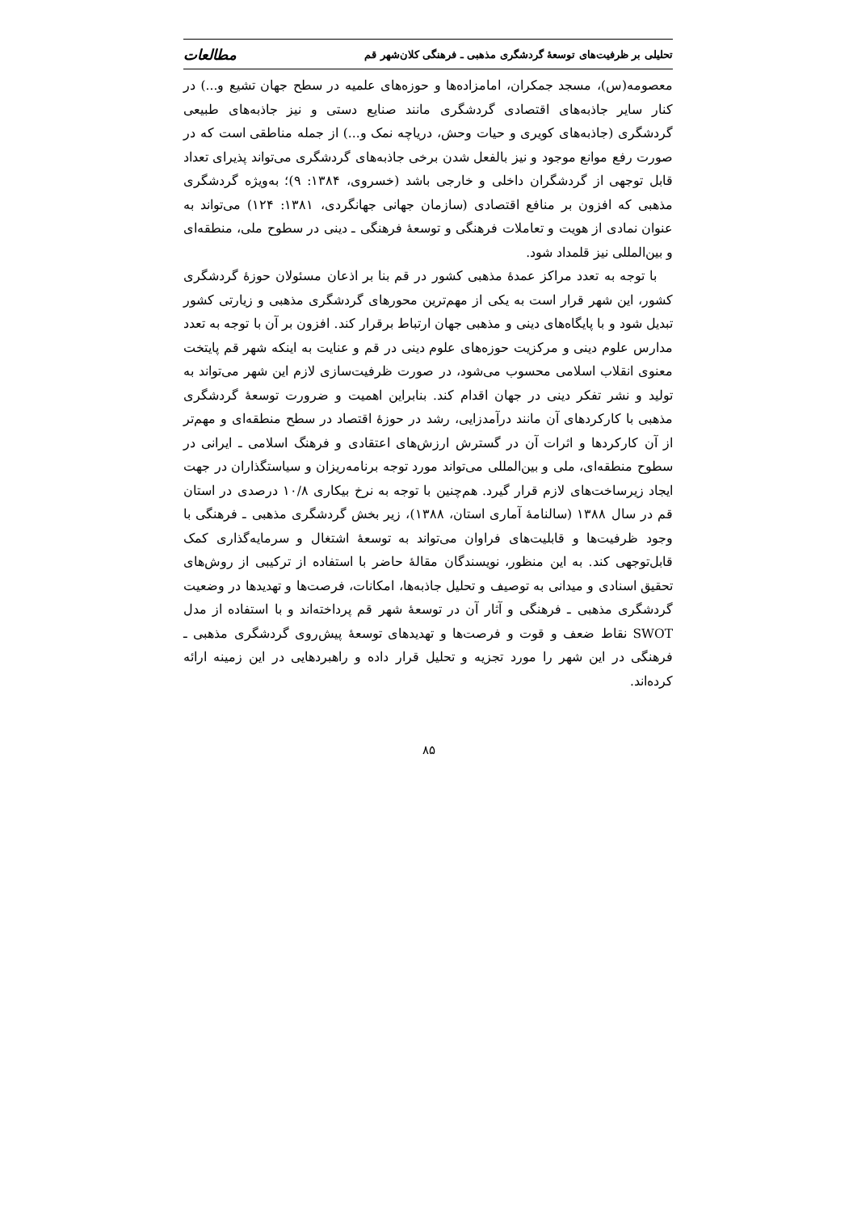تحلیلی بر ظرفیت‌های توسعهٔ گردشگری مذهبی ـ فرهنگی کلان‌شهر قم مطالعات
معصومه(س)، مسجد جمکران، امامزاده‌ها و حوزه‌های علمیه در سطح جهان تشیع و...) در کنار سایر جاذبه‌های اقتصادی گردشگری مانند صنایع دستی و نیز جاذبه‌های طبیعی گردشگری (جاذبه‌های کویری و حیات وحش، دریاچه نمک و...) از جمله مناطقی است که در صورت رفع موانع موجود و نیز بالفعل شدن برخی جاذبه‌های گردشگری می‌تواند پذیرای تعداد قابل توجهی از گردشگران داخلی و خارجی باشد (خسروی، ۱۳۸۴: ۹)؛ به‌ویژه گردشگری مذهبی که افزون بر منافع اقتصادی (سازمان جهانی جهانگردی، ۱۳۸۱: ۱۲۴) می‌تواند به عنوان نمادی از هویت و تعاملات فرهنگی و توسعهٔ فرهنگی ـ دینی در سطوح ملی، منطقه‌ای و بین‌المللی نیز قلمداد شود.
با توجه به تعدد مراکز عمدهٔ مذهبی کشور در قم بنا بر اذعان مسئولان حوزهٔ گردشگری کشور، این شهر قرار است به یکی از مهم‌ترین محورهای گردشگری مذهبی و زیارتی کشور تبدیل شود و با پایگاه‌های دینی و مذهبی جهان ارتباط برقرار کند. افزون بر آن با توجه به تعدد مدارس علوم دینی و مرکزیت حوزه‌های علوم دینی در قم و عنایت به اینکه شهر قم پایتخت معنوی انقلاب اسلامی محسوب می‌شود، در صورت ظرفیت‌سازی لازم این شهر می‌تواند به تولید و نشر تفکر دینی در جهان اقدام کند. بنابراین اهمیت و ضرورت توسعهٔ گردشگری مذهبی با کارکردهای آن مانند درآمدزایی، رشد در حوزهٔ اقتصاد در سطح منطقه‌ای و مهم‌تر از آن کارکردها و اثرات آن در گسترش ارزش‌های اعتقادی و فرهنگ اسلامی ـ ایرانی در سطوح منطقه‌ای، ملی و بین‌المللی می‌تواند مورد توجه برنامه‌ریزان و سیاستگذاران در جهت ایجاد زیرساخت‌های لازم قرار گیرد. هم‌چنین با توجه به نرخ بیکاری ۱۰/۸ درصدی در استان قم در سال ۱۳۸۸ (سالنامهٔ آماری استان، ۱۳۸۸)، زیر بخش گردشگری مذهبی ـ فرهنگی با وجود ظرفیت‌ها و قابلیت‌های فراوان می‌تواند به توسعهٔ اشتغال و سرمایه‌گذاری کمک قابل‌توجهی کند. به این منظور، نویسندگان مقالهٔ حاضر با استفاده از ترکیبی از روش‌های تحقیق اسنادی و میدانی به توصیف و تحلیل جاذبه‌ها، امکانات، فرصت‌ها و تهدیدها در وضعیت گردشگری مذهبی ـ فرهنگی و آثار آن در توسعهٔ شهر قم پرداخته‌اند و با استفاده از مدل SWOT نقاط ضعف و قوت و فرصت‌ها و تهدیدهای توسعهٔ پیش‌روی گردشگری مذهبی ـ فرهنگی در این شهر را مورد تجزیه و تحلیل قرار داده و راهبردهایی در این زمینه ارائه کرده‌اند.
۸۵